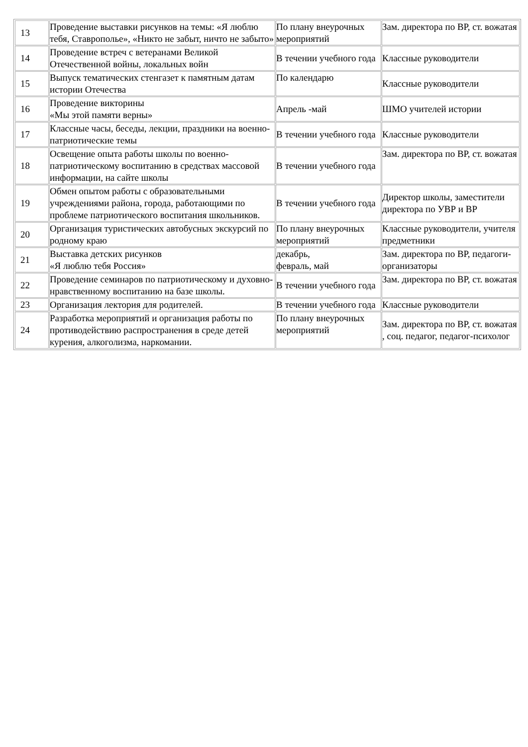| 13 | Проведение выставки рисунков на темы: «Я люблю тебя, Ставрополье», «Никто не забыт, ничто не забыто» | По плану внеурочных мероприятий | Зам. директора по ВР, ст. вожатая |
| 14 | Проведение встреч с ветеранами Великой Отечественной войны, локальных войн | В течении учебного года | Классные руководители |
| 15 | Выпуск тематических стенгазет к памятным датам истории Отечества | По календарю | Классные руководители |
| 16 | Проведение викторины «Мы этой памяти верны» | Апрель -май | ШМО учителей истории |
| 17 | Классные часы, беседы, лекции, праздники на военно-патриотические темы | В течении учебного года | Классные руководители |
| 18 | Освещение опыта работы школы по военно-патриотическому воспитанию в средствах массовой информации, на сайте школы | В течении учебного года | Зам. директора по ВР, ст. вожатая |
| 19 | Обмен опытом работы с образовательными учреждениями района, города, работающими по проблеме патриотического воспитания школьников. | В течении учебного года | Директор школы, заместители директора по УВР и ВР |
| 20 | Организация туристических автобусных экскурсий по родному краю | По плану внеурочных мероприятий | Классные руководители, учителя предметники |
| 21 | Выставка детских рисунков «Я люблю тебя Россия» | декабрь, февраль, май | Зам. директора по ВР, педагоги-организаторы |
| 22 | Проведение семинаров по патриотическому и духовно-нравственному воспитанию на базе школы. | В течении учебного года | Зам. директора по ВР, ст. вожатая |
| 23 | Организация лектория для родителей. | В течении учебного года | Классные руководители |
| 24 | Разработка мероприятий и организация работы по противодействию распространения в среде детей курения, алкоголизма, наркомании. | По плану внеурочных мероприятий | Зам. директора по ВР, ст. вожатая , соц. педагог, педагог-психолог |